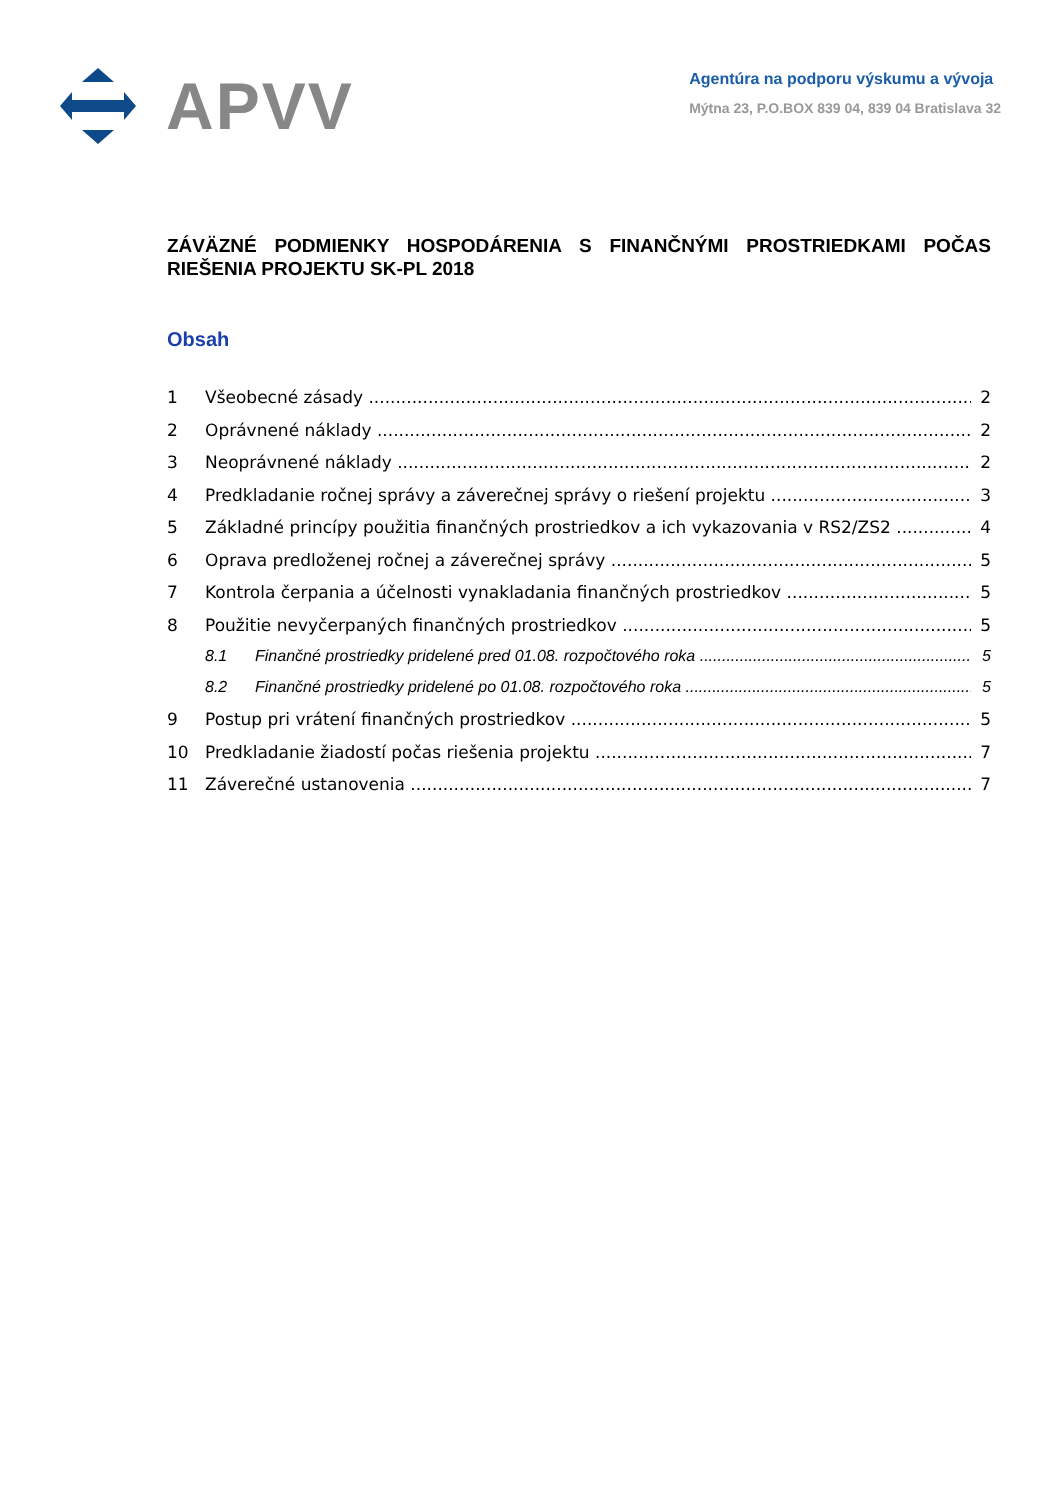APVV
Agentúra na podporu výskumu a vývoja
Mýtna 23, P.O.BOX 839 04, 839 04 Bratislava 32
ZÁVÄZNÉ PODMIENKY HOSPODÁRENIA S FINANČNÝMI PROSTRIEDKAMI POČAS RIEŠENIA PROJEKTU SK-PL 2018
Obsah
1 Všeobecné zásady 2
2 Oprávnené náklady 2
3 Neoprávnené náklady 2
4 Predkladanie ročnej správy a záverečnej správy o riešení projektu 3
5 Základné princípy použitia finančných prostriedkov a ich vykazovania v RS2/ZS2 4
6 Oprava predloženej ročnej a záverečnej správy 5
7 Kontrola čerpania a účelnosti vynakladania finančných prostriedkov 5
8 Použitie nevyčerpaných finančných prostriedkov 5
8.1 Finančné prostriedky pridelené pred 01.08. rozpočtového roka 5
8.2 Finančné prostriedky pridelené po 01.08. rozpočtového roka 5
9 Postup pri vrátení finančných prostriedkov 5
10 Predkladanie žiadostí počas riešenia projektu 7
11 Záverečné ustanovenia 7